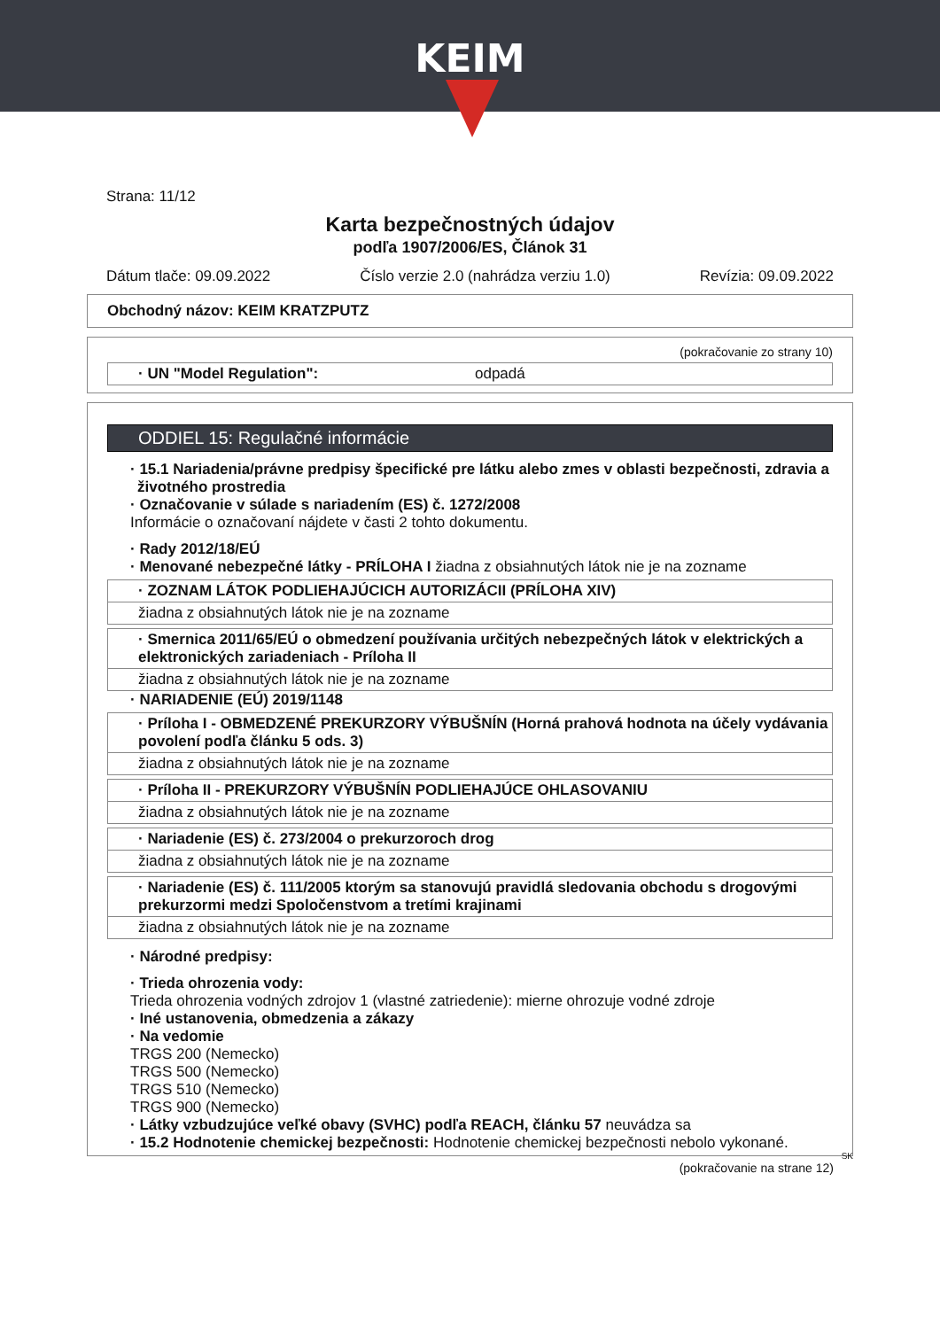KEIM
Strana: 11/12
Karta bezpečnostných údajov
podľa 1907/2006/ES, Článok 31
Dátum tlače: 09.09.2022 Číslo verzie 2.0 (nahrádza verziu 1.0) Revízia: 09.09.2022
Obchodný názov: KEIM KRATZPUTZ
(pokračovanie zo strany 10)
· UN "Model Regulation": odpadá
ODDIEL 15: Regulačné informácie
· 15.1 Nariadenia/právne predpisy špecifické pre látku alebo zmes v oblasti bezpečnosti, zdravia a životného prostredia
· Označovanie v súlade s nariadením (ES) č. 1272/2008
Informácie o označovaní nájdete v časti 2 tohto dokumentu.
· Rady 2012/18/EÚ
· Menované nebezpečné látky - PRÍLOHA I žiadna z obsiahnutých látok nie je na zozname
· ZOZNAM LÁTOK PODLIEHAJÚCICH AUTORIZÁCII (PRÍLOHA XIV)
žiadna z obsiahnutých látok nie je na zozname
· Smernica 2011/65/EÚ o obmedzení používania určitých nebezpečných látok v elektrických a elektronických zariadeniach - Príloha II
žiadna z obsiahnutých látok nie je na zozname
· NARIADENIE (EÚ) 2019/1148
· Príloha I - OBMEDZENÉ PREKURZORY VÝBUŠNÍN (Horná prahová hodnota na účely vydávania povolení podľa článku 5 ods. 3)
žiadna z obsiahnutých látok nie je na zozname
· Príloha II - PREKURZORY VÝBUŠNÍN PODLIEHAJÚCE OHLASOVANIU
žiadna z obsiahnutých látok nie je na zozname
· Nariadenie (ES) č. 273/2004 o prekurzoroch drog
žiadna z obsiahnutých látok nie je na zozname
· Nariadenie (ES) č. 111/2005 ktorým sa stanovujú pravidlá sledovania obchodu s drogovými prekurzormi medzi Spoločenstvom a tretími krajinami
žiadna z obsiahnutých látok nie je na zozname
· Národné predpisy:
· Trieda ohrozenia vody:
Trieda ohrozenia vodných zdrojov 1 (vlastné zatriedenie): mierne ohrozuje vodné zdroje
· Iné ustanovenia, obmedzenia a zákazy
· Na vedomie
TRGS 200 (Nemecko)
TRGS 500 (Nemecko)
TRGS 510 (Nemecko)
TRGS 900 (Nemecko)
· Látky vzbudzujúce veľké obavy (SVHC) podľa REACH, článku 57 neuvádza sa
· 15.2 Hodnotenie chemickej bezpečnosti: Hodnotenie chemickej bezpečnosti nebolo vykonané.
SK
(pokračovanie na strane 12)